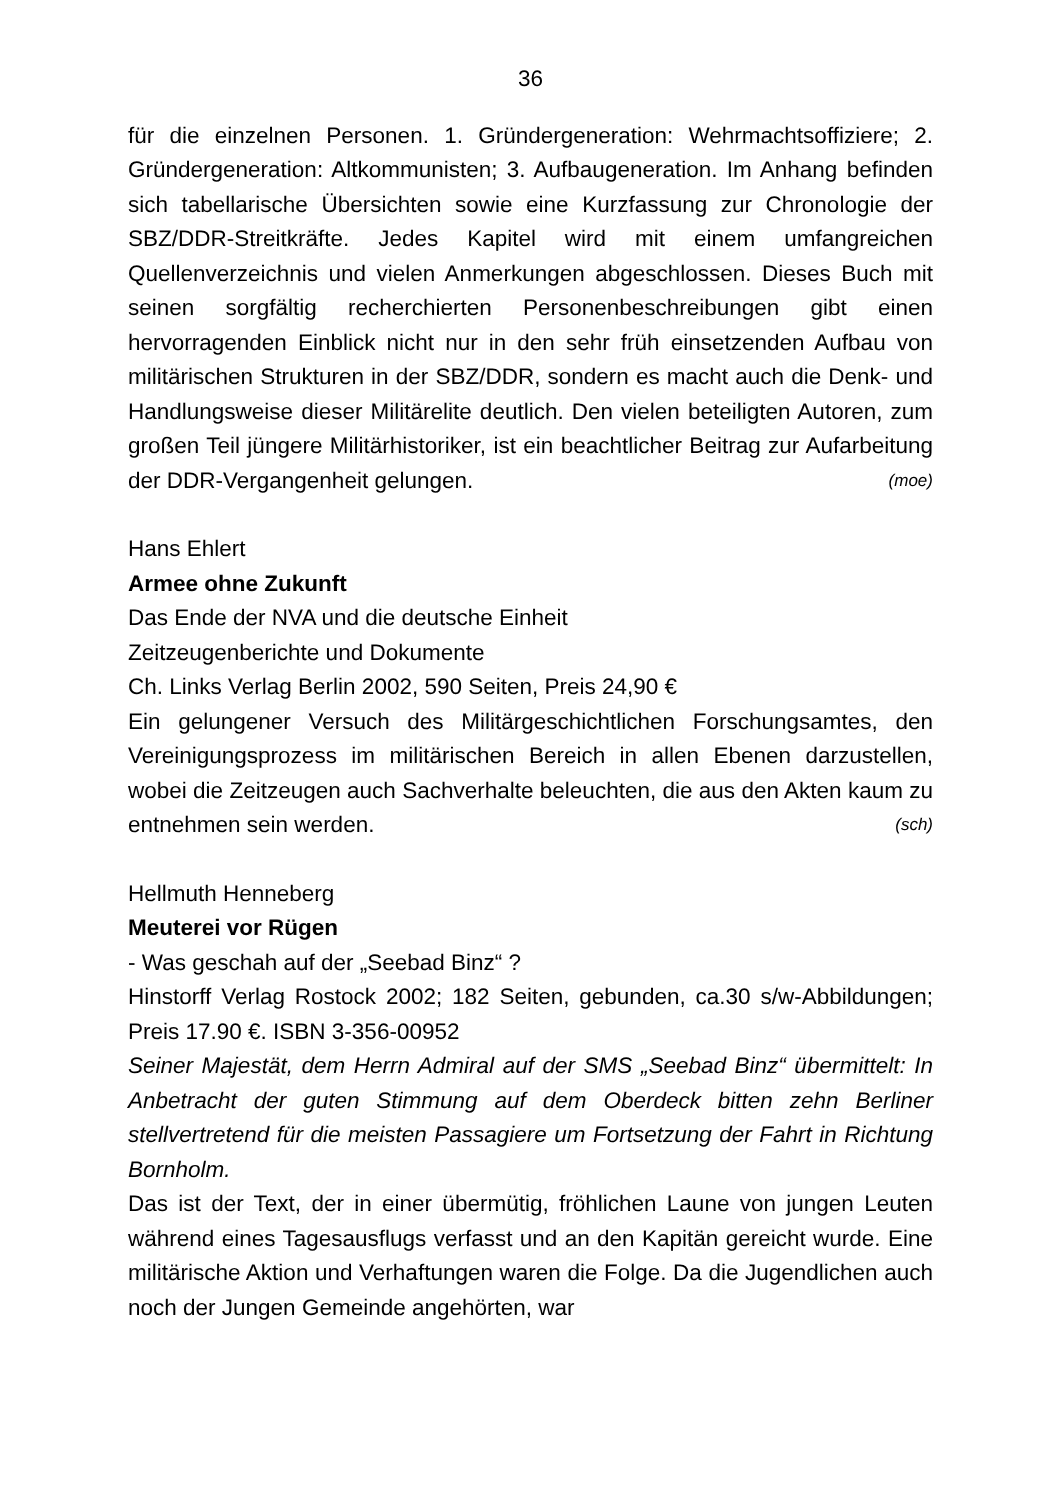36
für die einzelnen Personen. 1. Gründergeneration: Wehrmachtsoffiziere; 2. Gründergeneration: Altkommunisten; 3. Aufbaugeneration. Im Anhang befinden sich tabellarische Übersichten sowie eine Kurzfassung zur Chronologie der SBZ/DDR-Streitkräfte. Jedes Kapitel wird mit einem umfangreichen Quellenverzeichnis und vielen Anmerkungen abgeschlossen. Dieses Buch mit seinen sorgfältig recherchierten Personenbeschreibungen gibt einen hervorragenden Einblick nicht nur in den sehr früh einsetzenden Aufbau von militärischen Strukturen in der SBZ/DDR, sondern es macht auch die Denk- und Handlungsweise dieser Militärelite deutlich. Den vielen beteiligten Autoren, zum großen Teil jüngere Militärhistoriker, ist ein beachtlicher Beitrag zur Aufarbeitung der DDR-Vergangenheit gelungen. (moe)
Hans Ehlert
Armee ohne Zukunft
Das Ende der NVA und die deutsche Einheit
Zeitzeugenberichte und Dokumente
Ch. Links Verlag Berlin 2002, 590 Seiten, Preis 24,90 €
Ein gelungener Versuch des Militärgeschichtlichen Forschungsamtes, den Vereinigungsprozess im militärischen Bereich in allen Ebenen darzustellen, wobei die Zeitzeugen auch Sachverhalte beleuchten, die aus den Akten kaum zu entnehmen sein werden. (sch)
Hellmuth Henneberg
Meuterei vor Rügen
- Was geschah auf der „Seebad Binz“ ?
Hinstorff Verlag Rostock 2002; 182 Seiten, gebunden, ca.30 s/w-Abbildungen; Preis 17.90 €. ISBN 3-356-00952
Seiner Majestät, dem Herrn Admiral auf der SMS „Seebad Binz“ übermittelt: In Anbetracht der guten Stimmung auf dem Oberdeck bitten zehn Berliner stellvertretend für die meisten Passagiere um Fortsetzung der Fahrt in Richtung Bornholm.
Das ist der Text, der in einer übermütig, fröhlichen Laune von jungen Leuten während eines Tagesausflugs verfasst und an den Kapitän gereicht wurde. Eine militärische Aktion und Verhaftungen waren die Folge. Da die Jugendlichen auch noch der Jungen Gemeinde angehörten, war